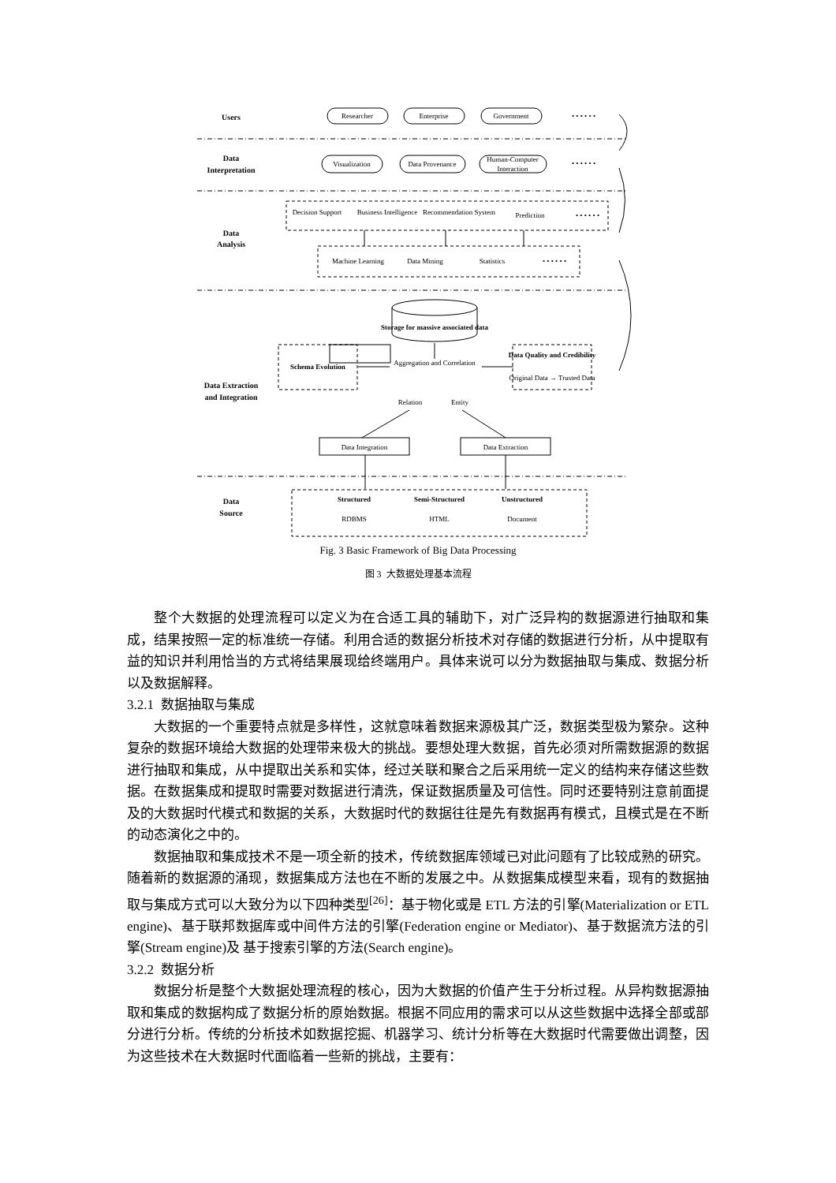Users
Data
Interpretation
Data
Analysis
Data Extraction
and Integration
Data
Source
Researcher
Enterprise
Government
Visualization
Data Provenance
Human-Computer
Interaction
Decision Support
Business Intelligence
Recommendation System
Prediction
Machine Learning
Data Mining
Statistics
Storage for massive associated data
Schema Evolution
Aggregation and Correlation
Data Quality and Credibility
Original Data → Trusted Data
Relation
Entity
Data Integration
Data Extraction
Structured
Semi-Structured
Unstructured
RDBMS
HTML
Document
• • • • • •
• • • • • •
• • • • • •
• • • • • •
Fig. 3 Basic Framework of Big Data Processing
图 3 大数据处理基本流程
整个大数据的处理流程可以定义为在合适工具的辅助下，对广泛异构的数据源进行抽取和集成，结果按照一定的标准统一存储。利用合适的数据分析技术对存储的数据进行分析，从中提取有益的知识并利用恰当的方式将结果展现给终端用户。具体来说可以分为数据抽取与集成、数据分析以及数据解释。
3.2.1 数据抽取与集成
大数据的一个重要特点就是多样性，这就意味着数据来源极其广泛，数据类型极为繁杂。这种复杂的数据环境给大数据的处理带来极大的挑战。要想处理大数据，首先必须对所需数据源的数据进行抽取和集成，从中提取出关系和实体，经过关联和聚合之后采用统一定义的结构来存储这些数据。在数据集成和提取时需要对数据进行清洗，保证数据质量及可信性。同时还要特别注意前面提及的大数据时代模式和数据的关系，大数据时代的数据往往是先有数据再有模式，且模式是在不断的动态演化之中的。
数据抽取和集成技术不是一项全新的技术，传统数据库领域已对此问题有了比较成熟的研究。随着新的数据源的涌现，数据集成方法也在不断的发展之中。从数据集成模型来看，现有的数据抽取与集成方式可以大致分为以下四种类型<sup>[26]</sup>：基于物化或是 ETL 方法的引擎(Materialization or ETL engine)、基于联邦数据库或中间件方法的引擎(Federation engine or Mediator)、基于数据流方法的引擎(Stream engine)及 基于搜索引擎的方法(Search engine)。
3.2.2 数据分析
数据分析是整个大数据处理流程的核心，因为大数据的价值产生于分析过程。从异构数据源抽取和集成的数据构成了数据分析的原始数据。根据不同应用的需求可以从这些数据中选择全部或部分进行分析。传统的分析技术如数据挖掘、机器学习、统计分析等在大数据时代需要做出调整，因为这些技术在大数据时代面临着一些新的挑战，主要有：